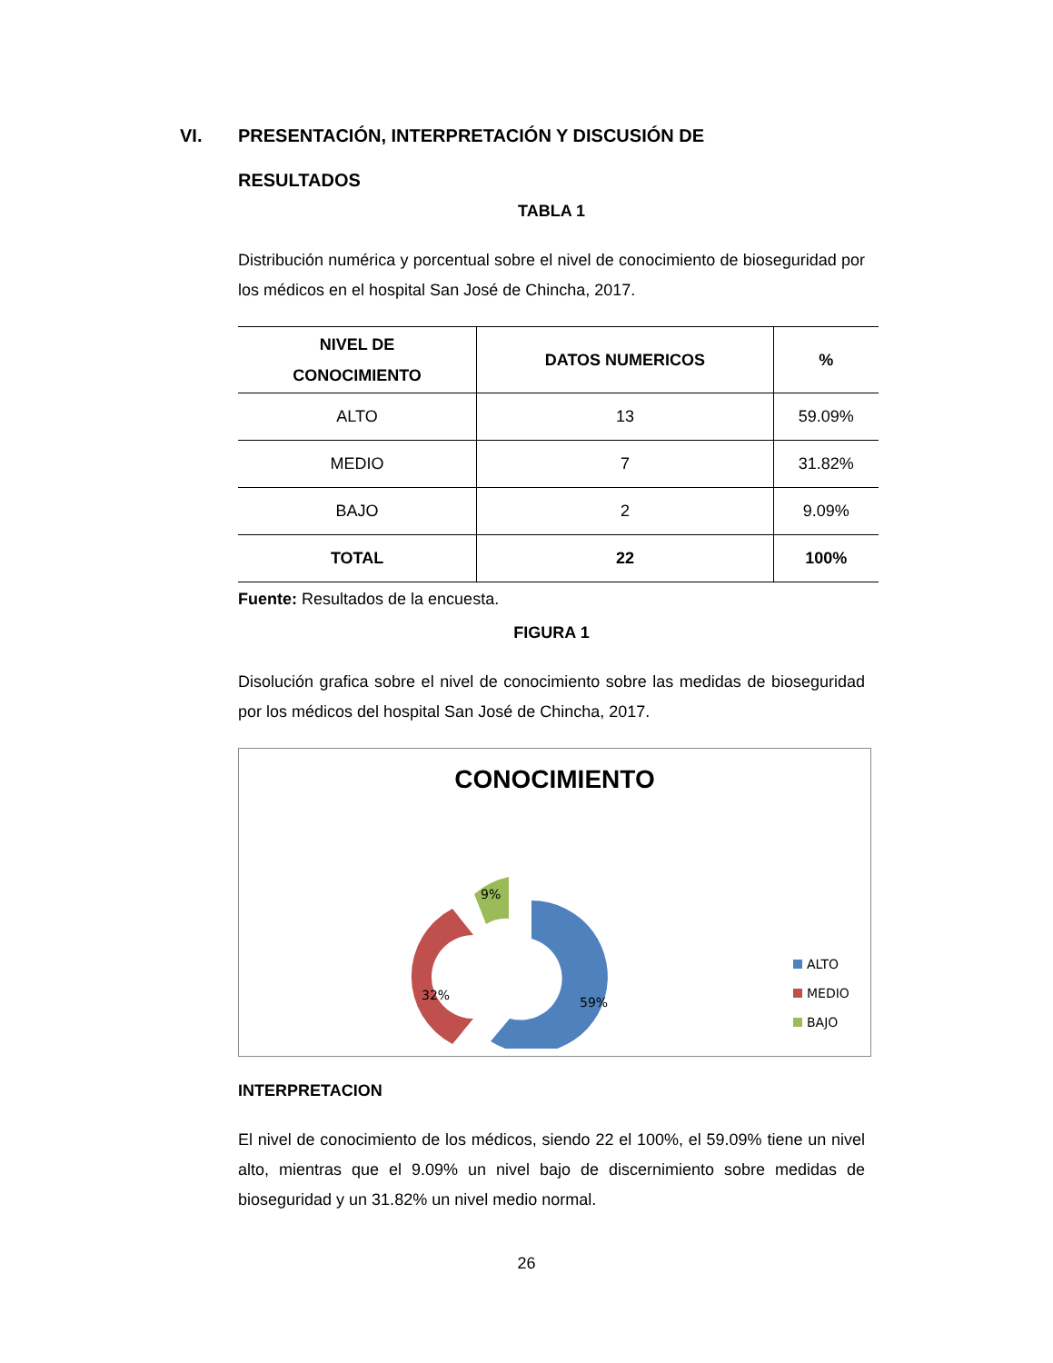VI. PRESENTACIÓN, INTERPRETACIÓN Y DISCUSIÓN DE
RESULTADOS
TABLA 1
Distribución numérica y porcentual sobre el nivel de conocimiento de bioseguridad por los médicos en el hospital San José de Chincha, 2017.
| NIVEL DE CONOCIMIENTO | DATOS NUMERICOS | % |
| --- | --- | --- |
| ALTO | 13 | 59.09% |
| MEDIO | 7 | 31.82% |
| BAJO | 2 | 9.09% |
| TOTAL | 22 | 100% |
Fuente: Resultados de la encuesta.
FIGURA 1
Disolución grafica sobre el nivel de conocimiento sobre las medidas de bioseguridad por los médicos del hospital San José de Chincha, 2017.
CONOCIMIENTO
59%
32%
9%
ALTO
MEDIO
BAJO
INTERPRETACION
El nivel de conocimiento de los médicos, siendo 22 el 100%, el 59.09% tiene un nivel alto, mientras que el 9.09% un nivel bajo de discernimiento sobre medidas de bioseguridad y un 31.82% un nivel medio normal.
26